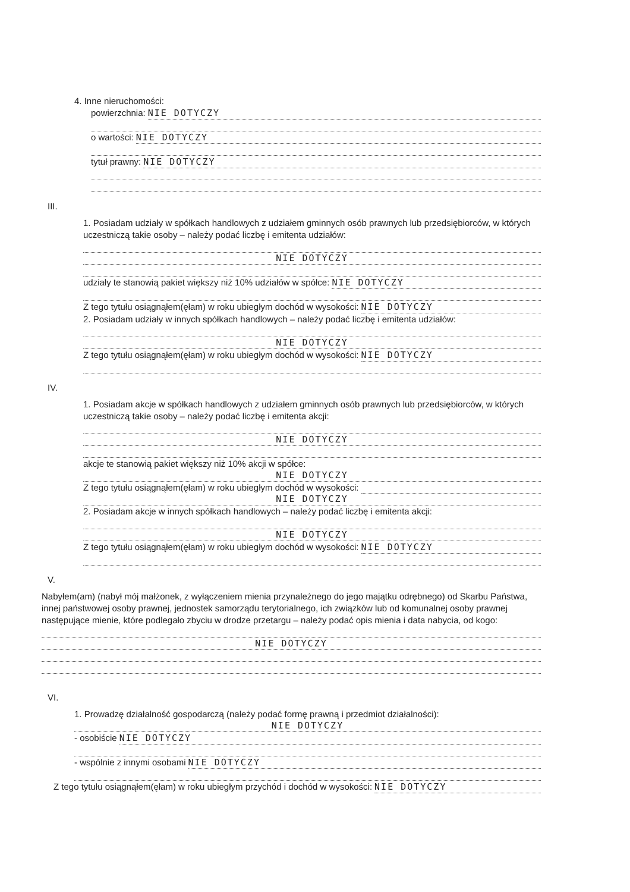4. Inne nieruchomości:
powierzchnia: NIE DOTYCZY
o wartości: NIE DOTYCZY
tytuł prawny: NIE DOTYCZY
III.
1. Posiadam udziały w spółkach handlowych z udziałem gminnych osób prawnych lub przedsiębiorców, w których uczestniczą takie osoby – należy podać liczbę i emitenta udziałów:
NIE DOTYCZY
udziały te stanowią pakiet większy niż 10% udziałów w spółce: NIE DOTYCZY
Z tego tytułu osiągnąłem(ęłam) w roku ubiegłym dochód w wysokości: NIE DOTYCZY
2. Posiadam udziały w innych spółkach handlowych – należy podać liczbę i emitenta udziałów:
NIE DOTYCZY
Z tego tytułu osiągnąłem(ęłam) w roku ubiegłym dochód w wysokości: NIE DOTYCZY
IV.
1. Posiadam akcje w spółkach handlowych z udziałem gminnych osób prawnych lub przedsiębiorców, w których uczestniczą takie osoby – należy podać liczbę i emitenta akcji:
NIE DOTYCZY
akcje te stanowią pakiet większy niż 10% akcji w spółce:
NIE DOTYCZY
Z tego tytułu osiągnąłem(ęłam) w roku ubiegłym dochód w wysokości:
NIE DOTYCZY
2. Posiadam akcje w innych spółkach handlowych – należy podać liczbę i emitenta akcji:
NIE DOTYCZY
Z tego tytułu osiągnąłem(ęłam) w roku ubiegłym dochód w wysokości: NIE DOTYCZY
V.
Nabyłem(am) (nabył mój małżonek, z wyłączeniem mienia przynależnego do jego majątku odrębnego) od Skarbu Państwa, innej państwowej osoby prawnej, jednostek samorządu terytorialnego, ich związków lub od komunalnej osoby prawnej następujące mienie, które podlegało zbyciu w drodze przetargu – należy podać opis mienia i data nabycia, od kogo:
NIE DOTYCZY
VI.
1. Prowadzę działalność gospodarczą (należy podać formę prawną i przedmiot działalności):
NIE DOTYCZY
- osobiście NIE DOTYCZY
- wspólnie z innymi osobami NIE DOTYCZY
Z tego tytułu osiągnąłem(ęłam) w roku ubiegłym przychód i dochód w wysokości: NIE DOTYCZY